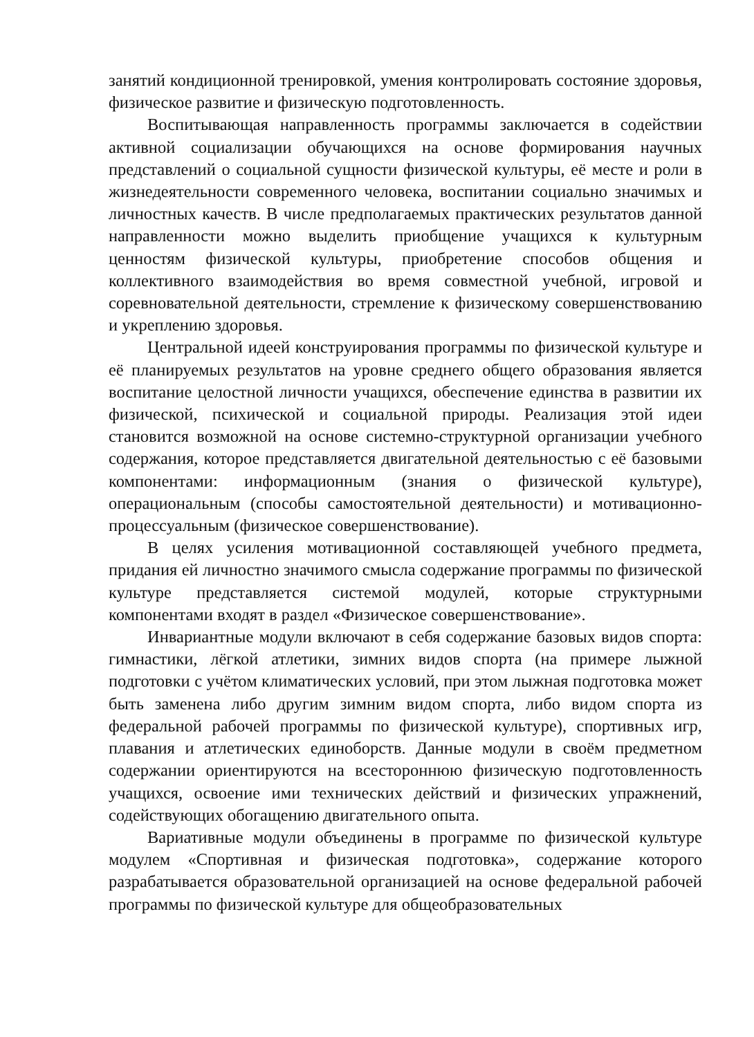занятий кондиционной тренировкой, умения контролировать состояние здоровья, физическое развитие и физическую подготовленность.
Воспитывающая направленность программы заключается в содействии активной социализации обучающихся на основе формирования научных представлений о социальной сущности физической культуры, её месте и роли в жизнедеятельности современного человека, воспитании социально значимых и личностных качеств. В числе предполагаемых практических результатов данной направленности можно выделить приобщение учащихся к культурным ценностям физической культуры, приобретение способов общения и коллективного взаимодействия во время совместной учебной, игровой и соревновательной деятельности, стремление к физическому совершенствованию и укреплению здоровья.
Центральной идеей конструирования программы по физической культуре и её планируемых результатов на уровне среднего общего образования является воспитание целостной личности учащихся, обеспечение единства в развитии их физической, психической и социальной природы. Реализация этой идеи становится возможной на основе системно-структурной организации учебного содержания, которое представляется двигательной деятельностью с её базовыми компонентами: информационным (знания о физической культуре), операциональным (способы самостоятельной деятельности) и мотивационно-процессуальным (физическое совершенствование).
В целях усиления мотивационной составляющей учебного предмета, придания ей личностно значимого смысла содержание программы по физической культуре представляется системой модулей, которые структурными компонентами входят в раздел «Физическое совершенствование».
Инвариантные модули включают в себя содержание базовых видов спорта: гимнастики, лёгкой атлетики, зимних видов спорта (на примере лыжной подготовки с учётом климатических условий, при этом лыжная подготовка может быть заменена либо другим зимним видом спорта, либо видом спорта из федеральной рабочей программы по физической культуре), спортивных игр, плавания и атлетических единоборств. Данные модули в своём предметном содержании ориентируются на всестороннюю физическую подготовленность учащихся, освоение ими технических действий и физических упражнений, содействующих обогащению двигательного опыта.
Вариативные модули объединены в программе по физической культуре модулем «Спортивная и физическая подготовка», содержание которого разрабатывается образовательной организацией на основе федеральной рабочей программы по физической культуре для общеобразовательных